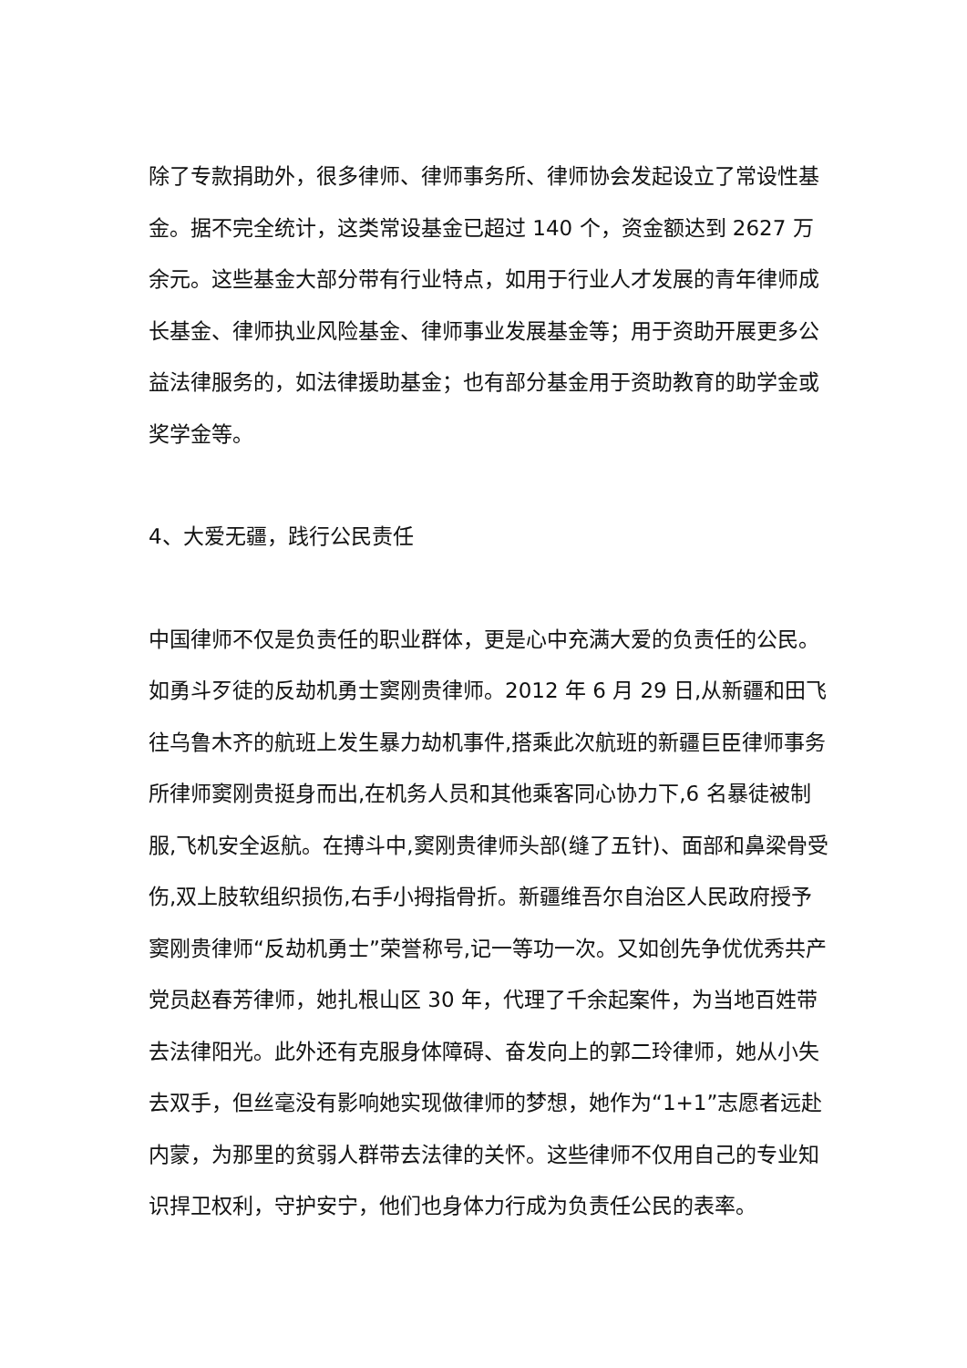除了专款捐助外，很多律师、律师事务所、律师协会发起设立了常设性基金。据不完全统计，这类常设基金已超过 140 个，资金额达到 2627 万余元。这些基金大部分带有行业特点，如用于行业人才发展的青年律师成长基金、律师执业风险基金、律师事业发展基金等；用于资助开展更多公益法律服务的，如法律援助基金；也有部分基金用于资助教育的助学金或奖学金等。
4、大爱无疆，践行公民责任
中国律师不仅是负责任的职业群体，更是心中充满大爱的负责任的公民。如勇斗歹徒的反劫机勇士窦刚贵律师。2012 年 6 月 29 日,从新疆和田飞往乌鲁木齐的航班上发生暴力劫机事件,搭乘此次航班的新疆巨臣律师事务所律师窦刚贵挺身而出,在机务人员和其他乘客同心协力下,6 名暴徒被制服,飞机安全返航。在搏斗中,窦刚贵律师头部(缝了五针)、面部和鼻梁骨受伤,双上肢软组织损伤,右手小拇指骨折。新疆维吾尔自治区人民政府授予窦刚贵律师“反劫机勇士”荣誉称号,记一等功一次。又如创先争优优秀共产党员赵春芳律师，她扎根山区 30 年，代理了千余起案件，为当地百姓带去法律阳光。此外还有克服身体障碍、奋发向上的郭二玲律师，她从小失去双手，但丝毫没有影响她实现做律师的梦想，她作为“1+1”志愿者远赴内蒙，为那里的贫弱人群带去法律的关怀。这些律师不仅用自己的专业知识捍卫权利，守护安宁，他们也身体力行成为负责任公民的表率。